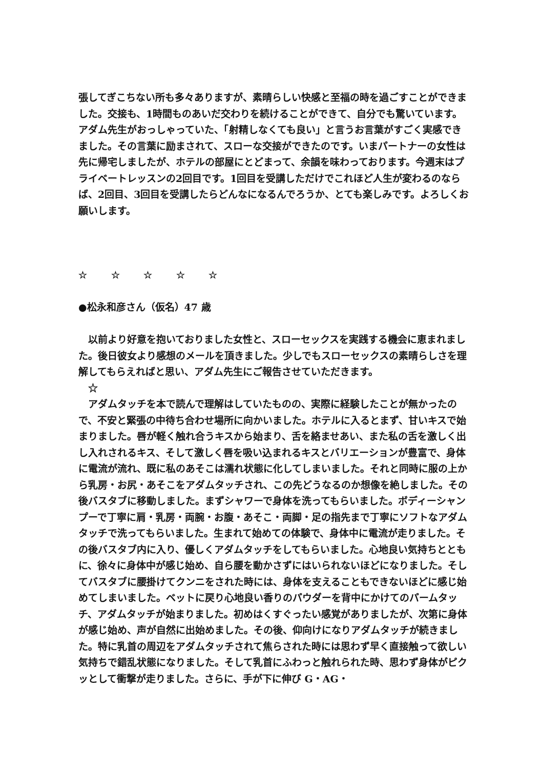張してぎこちない所も多々ありますが、素晴らしい快感と至福の時を過ごすことができました。交接も、1時間ものあいだ交わりを続けることができて、自分でも驚いています。アダム先生がおっしゃっていた、「射精しなくても良い」と言うお言葉がすごく実感できました。その言葉に励まされて、スローな交接ができたのです。いまパートナーの女性は先に帰宅しましたが、ホテルの部屋にとどまって、余韻を味わっております。今週末はプライベートレッスンの2回目です。1回目を受講しただけでこれほど人生が変わるのならば、2回目、3回目を受講したらどんなになるんでろうか、とても楽しみです。よろしくお願いします。
☆ ☆ ☆ ☆ ☆
●松永和彦さん（仮名）47 歳
　以前より好意を抱いておりました女性と、スローセックスを実践する機会に恵まれました。後日彼女より感想のメールを頂きました。少しでもスローセックスの素晴らしさを理解してもらえればと思い、アダム先生にご報告させていただきます。
　☆
　アダムタッチを本で読んで理解はしていたものの、実際に経験したことが無かったので、不安と緊張の中待ち合わせ場所に向かいました。ホテルに入るとまず、甘いキスで始まりました。唇が軽く触れ合うキスから始まり、舌を絡ませあい、また私の舌を激しく出し入れされるキス、そして激しく唇を吸い込まれるキスとバリエーションが豊富で、身体に電流が流れ、既に私のあそこは濡れ状態に化してしまいました。それと同時に服の上から乳房・お尻・あそこをアダムタッチされ、この先どうなるのか想像を絶しました。その後バスタブに移動しました。まずシャワーで身体を洗ってもらいました。ボディーシャンプーで丁寧に肩・乳房・両腕・お腹・あそこ・両脚・足の指先まで丁寧にソフトなアダムタッチで洗ってもらいました。生まれて始めての体験で、身体中に電流が走りました。その後バスタブ内に入り、優しくアダムタッチをしてもらいました。心地良い気持ちとともに、徐々に身体中が感じ始め、自ら腰を動かさずにはいられないほどになりました。そしてバスタブに腰掛けてクンニをされた時には、身体を支えることもできないほどに感じ始めてしまいました。ベットに戻り心地良い香りのパウダーを背中にかけてのパームタッチ、アダムタッチが始まりました。初めはくすぐったい感覚がありましたが、次第に身体が感じ始め、声が自然に出始めました。その後、仰向けになりアダムタッチが続きました。特に乳首の周辺をアダムタッチされて焦らされた時には思わず早く直接触って欲しい気持ちで錯乱状態になりました。そして乳首にふわっと触れられた時、思わず身体がピクッとして衝撃が走りました。さらに、手が下に伸び G・AG・